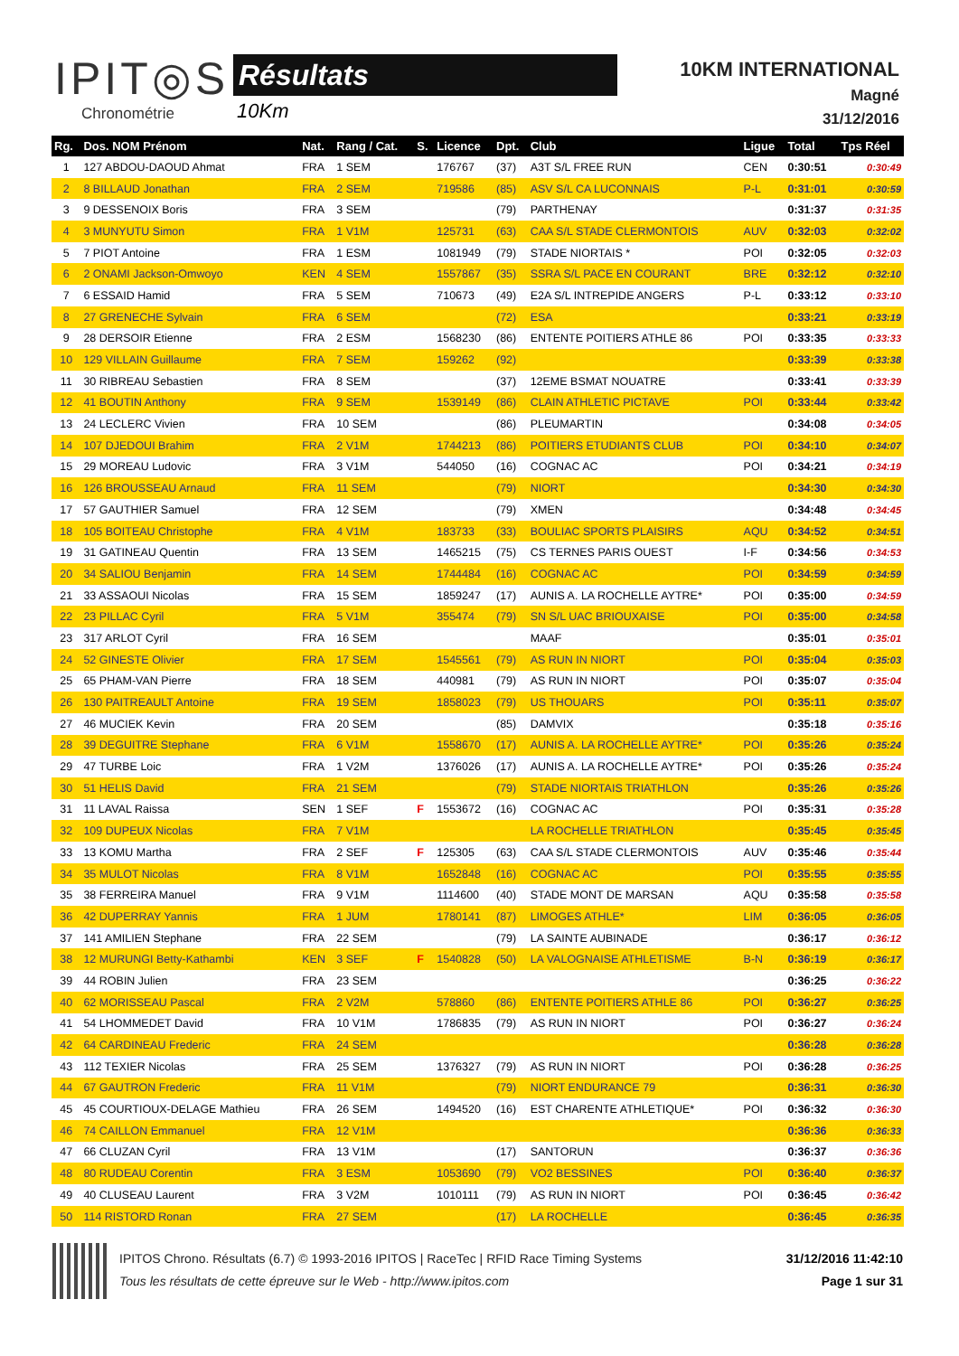IPIT◎S
Chronométrie
Résultats
10Km
10KM INTERNATIONAL
Magné
31/12/2016
| Rg. | Dos. NOM Prénom | Nat. | Rang / Cat. | S. | Licence | Dpt. | Club | Ligue | Total | Tps Réel |
| --- | --- | --- | --- | --- | --- | --- | --- | --- | --- | --- |
| 1 | 127 ABDOU-DAOUD Ahmat | FRA | 1 SEM | | 176767 | (37) | A3T S/L FREE RUN | CEN | 0:30:51 | 0:30:49 |
| 2 | 8 BILLAUD Jonathan | FRA | 2 SEM | | 719586 | (85) | ASV S/L CA LUCONNAIS | P-L | 0:31:01 | 0:30:59 |
| 3 | 9 DESSENOIX Boris | FRA | 3 SEM | | | (79) | PARTHENAY | | 0:31:37 | 0:31:35 |
| 4 | 3 MUNYUTU Simon | FRA | 1 V1M | | 125731 | (63) | CAA S/L STADE CLERMONTOIS | AUV | 0:32:03 | 0:32:02 |
| 5 | 7 PIOT Antoine | FRA | 1 ESM | | 1081949 | (79) | STADE NIORTAIS * | POI | 0:32:05 | 0:32:03 |
| 6 | 2 ONAMI Jackson-Omwoyo | KEN | 4 SEM | | 1557867 | (35) | SSRA S/L PACE EN COURANT | BRE | 0:32:12 | 0:32:10 |
| 7 | 6 ESSAID Hamid | FRA | 5 SEM | | 710673 | (49) | E2A S/L INTREPIDE ANGERS | P-L | 0:33:12 | 0:33:10 |
| 8 | 27 GRENECHE Sylvain | FRA | 6 SEM | | | (72) | ESA | | 0:33:21 | 0:33:19 |
| 9 | 28 DERSOIR Etienne | FRA | 2 ESM | | 1568230 | (86) | ENTENTE POITIERS ATHLE 86 | POI | 0:33:35 | 0:33:33 |
| 10 | 129 VILLAIN Guillaume | FRA | 7 SEM | | 159262 | (92) | | | 0:33:39 | 0:33:38 |
| 11 | 30 RIBREAU Sebastien | FRA | 8 SEM | | | (37) | 12EME BSMAT NOUATRE | | 0:33:41 | 0:33:39 |
| 12 | 41 BOUTIN Anthony | FRA | 9 SEM | | 1539149 | (86) | CLAIN ATHLETIC PICTAVE | POI | 0:33:44 | 0:33:42 |
| 13 | 24 LECLERC Vivien | FRA | 10 SEM | | | (86) | PLEUMARTIN | | 0:34:08 | 0:34:05 |
| 14 | 107 DJEDOUI Brahim | FRA | 2 V1M | | 1744213 | (86) | POITIERS ETUDIANTS CLUB | POI | 0:34:10 | 0:34:07 |
| 15 | 29 MOREAU Ludovic | FRA | 3 V1M | | 544050 | (16) | COGNAC AC | POI | 0:34:21 | 0:34:19 |
| 16 | 126 BROUSSEAU Arnaud | FRA | 11 SEM | | | (79) | NIORT | | 0:34:30 | 0:34:30 |
| 17 | 57 GAUTHIER Samuel | FRA | 12 SEM | | | (79) | XMEN | | 0:34:48 | 0:34:45 |
| 18 | 105 BOITEAU Christophe | FRA | 4 V1M | | 183733 | (33) | BOULIAC SPORTS PLAISIRS | AQU | 0:34:52 | 0:34:51 |
| 19 | 31 GATINEAU Quentin | FRA | 13 SEM | | 1465215 | (75) | CS TERNES PARIS OUEST | I-F | 0:34:56 | 0:34:53 |
| 20 | 34 SALIOU Benjamin | FRA | 14 SEM | | 1744484 | (16) | COGNAC AC | POI | 0:34:59 | 0:34:59 |
| 21 | 33 ASSAOUI Nicolas | FRA | 15 SEM | | 1859247 | (17) | AUNIS A. LA ROCHELLE AYTRE* | POI | 0:35:00 | 0:34:59 |
| 22 | 23 PILLAC Cyril | FRA | 5 V1M | | 355474 | (79) | SN S/L UAC BRIOUXAISE | POI | 0:35:00 | 0:34:58 |
| 23 | 317 ARLOT Cyril | FRA | 16 SEM | | | | MAAF | | 0:35:01 | 0:35:01 |
| 24 | 52 GINESTE Olivier | FRA | 17 SEM | | 1545561 | (79) | AS RUN IN NIORT | POI | 0:35:04 | 0:35:03 |
| 25 | 65 PHAM-VAN Pierre | FRA | 18 SEM | | 440981 | (79) | AS RUN IN NIORT | POI | 0:35:07 | 0:35:04 |
| 26 | 130 PAITREAULT Antoine | FRA | 19 SEM | | 1858023 | (79) | US THOUARS | POI | 0:35:11 | 0:35:07 |
| 27 | 46 MUCIEK Kevin | FRA | 20 SEM | | | (85) | DAMVIX | | 0:35:18 | 0:35:16 |
| 28 | 39 DEGUITRE Stephane | FRA | 6 V1M | | 1558670 | (17) | AUNIS A. LA ROCHELLE AYTRE* | POI | 0:35:26 | 0:35:24 |
| 29 | 47 TURBE Loic | FRA | 1 V2M | | 1376026 | (17) | AUNIS A. LA ROCHELLE AYTRE* | POI | 0:35:26 | 0:35:24 |
| 30 | 51 HELIS David | FRA | 21 SEM | | | (79) | STADE NIORTAIS TRIATHLON | | 0:35:26 | 0:35:26 |
| 31 | 11 LAVAL Raissa | SEN | 1 SEF | F | 1553672 | (16) | COGNAC AC | POI | 0:35:31 | 0:35:28 |
| 32 | 109 DUPEUX Nicolas | FRA | 7 V1M | | | | LA ROCHELLE TRIATHLON | | 0:35:45 | 0:35:45 |
| 33 | 13 KOMU Martha | FRA | 2 SEF | F | 125305 | (63) | CAA S/L STADE CLERMONTOIS | AUV | 0:35:46 | 0:35:44 |
| 34 | 35 MULOT Nicolas | FRA | 8 V1M | | 1652848 | (16) | COGNAC AC | POI | 0:35:55 | 0:35:55 |
| 35 | 38 FERREIRA Manuel | FRA | 9 V1M | | 1114600 | (40) | STADE MONT DE MARSAN | AQU | 0:35:58 | 0:35:58 |
| 36 | 42 DUPERRAY Yannis | FRA | 1 JUM | | 1780141 | (87) | LIMOGES ATHLE* | LIM | 0:36:05 | 0:36:05 |
| 37 | 141 AMILIEN Stephane | FRA | 22 SEM | | | (79) | LA SAINTE AUBINADE | | 0:36:17 | 0:36:12 |
| 38 | 12 MURUNGI Betty-Kathambi | KEN | 3 SEF | F | 1540828 | (50) | LA VALOGNAISE ATHLETISME | B-N | 0:36:19 | 0:36:17 |
| 39 | 44 ROBIN Julien | FRA | 23 SEM | | | | | | 0:36:25 | 0:36:22 |
| 40 | 62 MORISSEAU Pascal | FRA | 2 V2M | | 578860 | (86) | ENTENTE POITIERS ATHLE 86 | POI | 0:36:27 | 0:36:25 |
| 41 | 54 LHOMMEDET David | FRA | 10 V1M | | 1786835 | (79) | AS RUN IN NIORT | POI | 0:36:27 | 0:36:24 |
| 42 | 64 CARDINEAU Frederic | FRA | 24 SEM | | | | | | 0:36:28 | 0:36:28 |
| 43 | 112 TEXIER Nicolas | FRA | 25 SEM | | 1376327 | (79) | AS RUN IN NIORT | POI | 0:36:28 | 0:36:25 |
| 44 | 67 GAUTRON Frederic | FRA | 11 V1M | | | (79) | NIORT ENDURANCE 79 | | 0:36:31 | 0:36:30 |
| 45 | 45 COURTIOUX-DELAGE Mathieu | FRA | 26 SEM | | 1494520 | (16) | EST CHARENTE ATHLETIQUE* | POI | 0:36:32 | 0:36:30 |
| 46 | 74 CAILLON Emmanuel | FRA | 12 V1M | | | | | | 0:36:36 | 0:36:33 |
| 47 | 66 CLUZAN Cyril | FRA | 13 V1M | | | (17) | SANTORUN | | 0:36:37 | 0:36:36 |
| 48 | 80 RUDEAU Corentin | FRA | 3 ESM | | 1053690 | (79) | VO2 BESSINES | POI | 0:36:40 | 0:36:37 |
| 49 | 40 CLUSEAU Laurent | FRA | 3 V2M | | 1010111 | (79) | AS RUN IN NIORT | POI | 0:36:45 | 0:36:42 |
| 50 | 114 RISTORD Ronan | FRA | 27 SEM | | | (17) | LA ROCHELLE | | 0:36:45 | 0:36:35 |
IPITOS Chrono. Résultats (6.7) © 1993-2016 IPITOS | RaceTec | RFID Race Timing Systems
Tous les résultats de cette épreuve sur le Web - http://www.ipitos.com
31/12/2016 11:42:10
Page 1 sur 31